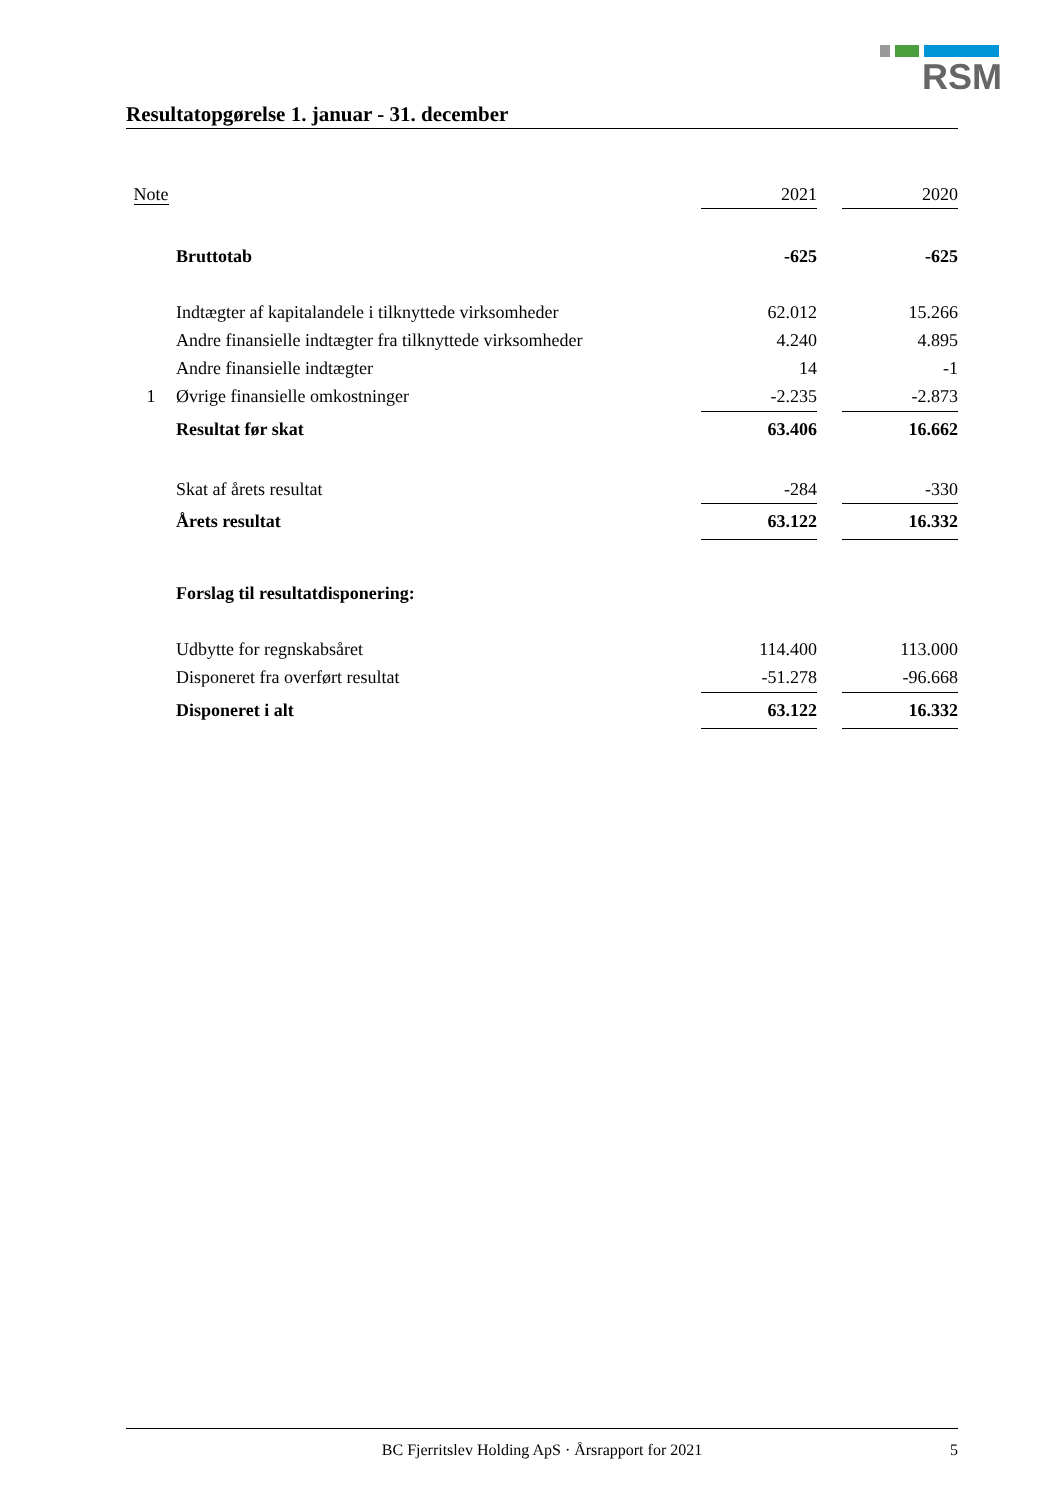RSM
Resultatopgørelse 1. januar - 31. december
| Note | | 2021 | | 2020 |
| --- | --- | --- | --- | --- |
| | Bruttotab | -625 | | -625 |
| | Indtægter af kapitalandele i tilknyttede virksomheder | 62.012 | | 15.266 |
| | Andre finansielle indtægter fra tilknyttede virksomheder | 4.240 | | 4.895 |
| | Andre finansielle indtægter | 14 | | -1 |
| 1 | Øvrige finansielle omkostninger | -2.235 | | -2.873 |
| | Resultat før skat | 63.406 | | 16.662 |
| | Skat af årets resultat | -284 | | -330 |
| | Årets resultat | 63.122 | | 16.332 |
| | Forslag til resultatdisponering: | | | |
| | Udbytte for regnskabsåret | 114.400 | | 113.000 |
| | Disponeret fra overført resultat | -51.278 | | -96.668 |
| | Disponeret i alt | 63.122 | | 16.332 |
BC Fjerritslev Holding ApS · Årsrapport for 2021 5